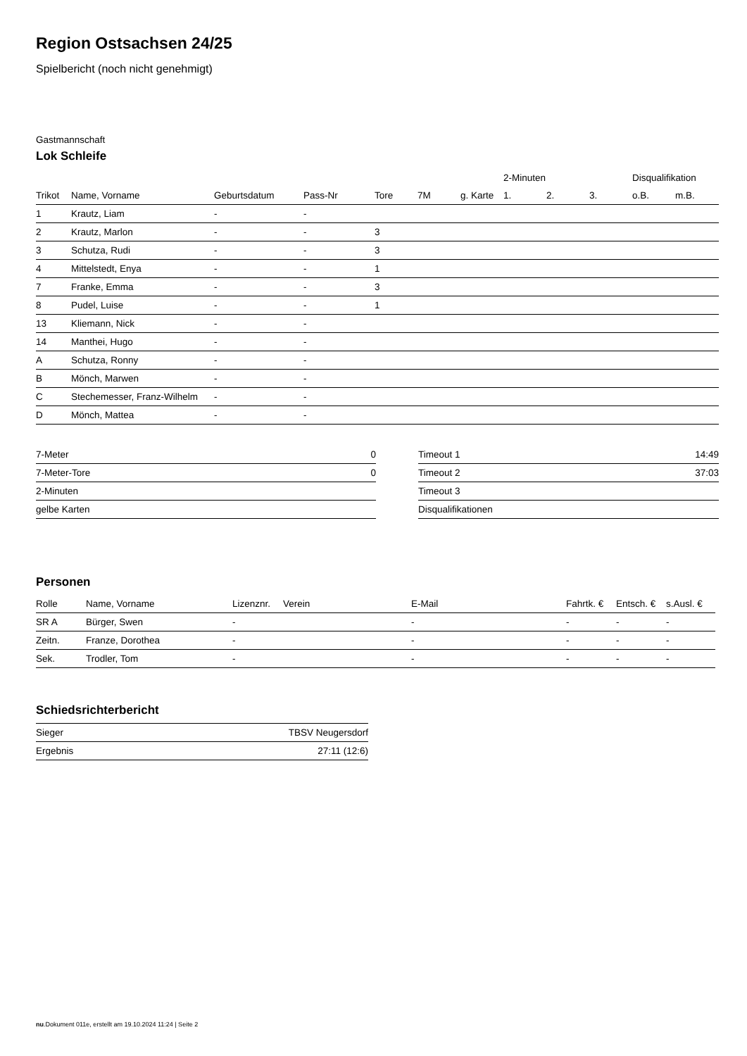Region Ostsachsen 24/25
Spielbericht (noch nicht genehmigt)
Gastmannschaft
Lok Schleife
| | | | | | | | 2-Minuten | | | Disqualifikation | |
| --- | --- | --- | --- | --- | --- | --- | --- | --- | --- | --- | --- |
| Trikot | Name, Vorname | Geburtsdatum | Pass-Nr | Tore | 7M | g. Karte | 1. | 2. | 3. | o.B. | m.B. |
| 1 | Krautz, Liam | - | - | | | | | | | | |
| 2 | Krautz, Marlon | - | - | 3 | | | | | | | |
| 3 | Schutza, Rudi | - | - | 3 | | | | | | | |
| 4 | Mittelstedt, Enya | - | - | 1 | | | | | | | |
| 7 | Franke, Emma | - | - | 3 | | | | | | | |
| 8 | Pudel, Luise | - | - | 1 | | | | | | | |
| 13 | Kliemann, Nick | - | - | | | | | | | | |
| 14 | Manthei, Hugo | - | - | | | | | | | | |
| A | Schutza, Ronny | - | - | | | | | | | | |
| B | Mönch, Marwen | - | - | | | | | | | | |
| C | Stechemesser, Franz-Wilhelm | - | - | | | | | | | | |
| D | Mönch, Mattea | - | - | | | | | | | | |
| 7-Meter | 0 |
| 7-Meter-Tore | 0 |
| 2-Minuten | |
| gelbe Karten | |
| Timeout 1 | 14:49 |
| Timeout 2 | 37:03 |
| Timeout 3 | |
| Disqualifikationen | |
Personen
| Rolle | Name, Vorname | Lizenznr. | Verein | E-Mail | Fahrtk. € | Entsch. € | s.Ausl. € |
| --- | --- | --- | --- | --- | --- | --- | --- |
| SR A | Bürger, Swen | - | | - | - | - | - |
| Zeitn. | Franze, Dorothea | - | | - | - | - | - |
| Sek. | Trodler, Tom | - | | - | - | - | - |
Schiedsrichterbericht
| Sieger | TBSV Neugersdorf |
| Ergebnis | 27:11 (12:6) |
nu.Dokument 011e, erstellt am 19.10.2024 11:24 | Seite 2